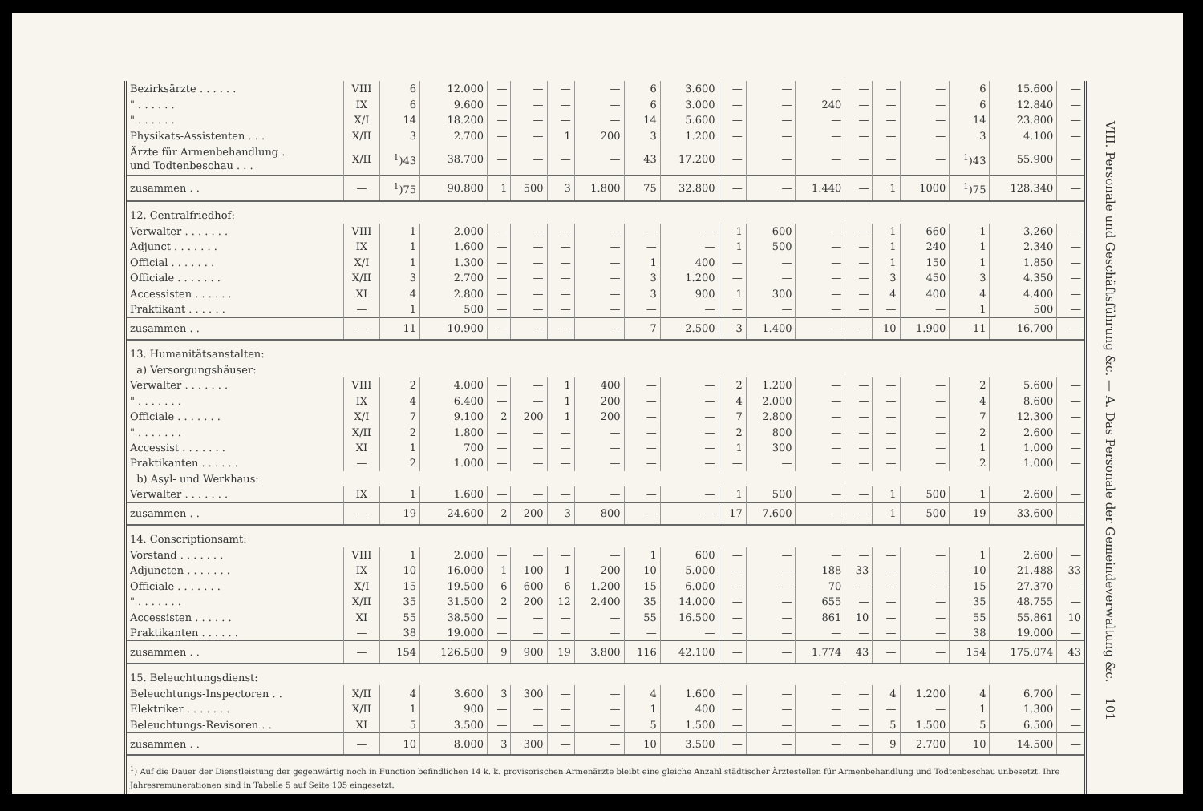| Bezirksärzte . . . . . . | VIII | 6 | 12.000 | — | — | — | — | 6 | 3.600 | — | — | — | — | — | — | 6 | 15.600 | — |
| " . . . . . . | IX | 6 | 9.600 | — | — | — | — | 6 | 3.000 | — | — | 240 | — | — | — | 6 | 12.840 | — |
| " . . . . . . | X/I | 14 | 18.200 | — | — | — | — | 14 | 5.600 | — | — | — | — | — | — | 14 | 23.800 | — |
| Physikats-Assistenten . . . | X/II | 3 | 2.700 | — | — | 1 | 200 | 3 | 1.200 | — | — | — | — | — | — | 3 | 4.100 | — |
| Ärzte für Armenbehandlung . und Todtenbeschau . . . | X/II | <sup>1</sup>)43 | 38.700 | — | — | — | — | 43 | 17.200 | — | — | — | — | — | — | <sup>1</sup>)43 | 55.900 | — |
| zusammen . . | — | <sup>1</sup>)75 | 90.800 | 1 | 500 | 3 | 1.800 | 75 | 32.800 | — | — | 1.440 | — | 1 | 1000 | <sup>1</sup>)75 | 128.340 | — |
| 12. Centralfriedhof: | | | | | | | | | | | | | | | | | | |
| Verwalter . . . . . . . | VIII | 1 | 2.000 | — | — | — | — | — | — | 1 | 600 | — | — | 1 | 660 | 1 | 3.260 | — |
| Adjunct . . . . . . . | IX | 1 | 1.600 | — | — | — | — | — | — | 1 | 500 | — | — | 1 | 240 | 1 | 2.340 | — |
| Official . . . . . . . | X/I | 1 | 1.300 | — | — | — | — | 1 | 400 | — | — | — | — | 1 | 150 | 1 | 1.850 | — |
| Officiale . . . . . . . | X/II | 3 | 2.700 | — | — | — | — | 3 | 1.200 | — | — | — | — | 3 | 450 | 3 | 4.350 | — |
| Accessisten . . . . . . | XI | 4 | 2.800 | — | — | — | — | 3 | 900 | 1 | 300 | — | — | 4 | 400 | 4 | 4.400 | — |
| Praktikant . . . . . . | — | 1 | 500 | — | — | — | — | — | — | — | — | — | — | — | — | 1 | 500 | — |
| zusammen . . | — | 11 | 10.900 | — | — | — | — | 7 | 2.500 | 3 | 1.400 | — | — | 10 | 1.900 | 11 | 16.700 | — |
| 13. Humanitätsanstalten: | | | | | | | | | | | | | | | | | | |
| a) Versorgungshäuser: | | | | | | | | | | | | | | | | | | |
| Verwalter . . . . . . . | VIII | 2 | 4.000 | — | — | 1 | 400 | — | — | 2 | 1.200 | — | — | — | — | 2 | 5.600 | — |
| " . . . . . . . | IX | 4 | 6.400 | — | — | 1 | 200 | — | — | 4 | 2.000 | — | — | — | — | 4 | 8.600 | — |
| Officiale . . . . . . . | X/I | 7 | 9.100 | 2 | 200 | 1 | 200 | — | — | 7 | 2.800 | — | — | — | — | 7 | 12.300 | — |
| " . . . . . . . | X/II | 2 | 1.800 | — | — | — | — | — | — | 2 | 800 | — | — | — | — | 2 | 2.600 | — |
| Accessist . . . . . . . | XI | 1 | 700 | — | — | — | — | — | — | 1 | 300 | — | — | — | — | 1 | 1.000 | — |
| Praktikanten . . . . . . | — | 2 | 1.000 | — | — | — | — | — | — | — | — | — | — | — | — | 2 | 1.000 | — |
| b) Asyl- und Werkhaus: | | | | | | | | | | | | | | | | | | |
| Verwalter . . . . . . . | IX | 1 | 1.600 | — | — | — | — | — | — | 1 | 500 | — | — | 1 | 500 | 1 | 2.600 | — |
| zusammen . . | — | 19 | 24.600 | 2 | 200 | 3 | 800 | — | — | 17 | 7.600 | — | — | 1 | 500 | 19 | 33.600 | — |
| 14. Conscriptionsamt: | | | | | | | | | | | | | | | | | | |
| Vorstand . . . . . . . | VIII | 1 | 2.000 | — | — | — | — | 1 | 600 | — | — | — | — | — | — | 1 | 2.600 | — |
| Adjuncten . . . . . . . | IX | 10 | 16.000 | 1 | 100 | 1 | 200 | 10 | 5.000 | — | — | 188 | 33 | — | — | 10 | 21.488 | 33 |
| Officiale . . . . . . . | X/I | 15 | 19.500 | 6 | 600 | 6 | 1.200 | 15 | 6.000 | — | — | 70 | — | — | — | 15 | 27.370 | — |
| " . . . . . . . | X/II | 35 | 31.500 | 2 | 200 | 12 | 2.400 | 35 | 14.000 | — | — | 655 | — | — | — | 35 | 48.755 | — |
| Accessisten . . . . . . | XI | 55 | 38.500 | — | — | — | — | 55 | 16.500 | — | — | 861 | 10 | — | — | 55 | 55.861 | 10 |
| Praktikanten . . . . . . | — | 38 | 19.000 | — | — | — | — | — | — | — | — | — | — | — | — | 38 | 19.000 | — |
| zusammen . . | — | 154 | 126.500 | 9 | 900 | 19 | 3.800 | 116 | 42.100 | — | — | 1.774 | 43 | — | — | 154 | 175.074 | 43 |
| 15. Beleuchtungsdienst: | | | | | | | | | | | | | | | | | | |
| Beleuchtungs-Inspectoren . . | X/II | 4 | 3.600 | 3 | 300 | — | — | 4 | 1.600 | — | — | — | — | 4 | 1.200 | 4 | 6.700 | — |
| Elektriker . . . . . . . | X/II | 1 | 900 | — | — | — | — | 1 | 400 | — | — | — | — | — | — | 1 | 1.300 | — |
| Beleuchtungs-Revisoren . . | XI | 5 | 3.500 | — | — | — | — | 5 | 1.500 | — | — | — | — | 5 | 1.500 | 5 | 6.500 | — |
| zusammen . . | — | 10 | 8.000 | 3 | 300 | — | — | 10 | 3.500 | — | — | — | — | 9 | 2.700 | 10 | 14.500 | — |
| <sup>1</sup>) Auf die Dauer der Dienstleistung der gegenwärtig noch in Function befindlichen 14 k. k. provisorischen Armenärzte bleibt eine gleiche Anzahl städtischer Ärztestellen für Armenbehandlung und Todtenbeschau unbesetzt. Ihre Jahresremunerationen sind in Tabelle 5 auf Seite 105 eingesetzt. | | | | | | | | | | | | | | | | | | |
VIII. Personale und Geschäftsführung &c. — A. Das Personale der Gemeindeverwaltung &c. 101